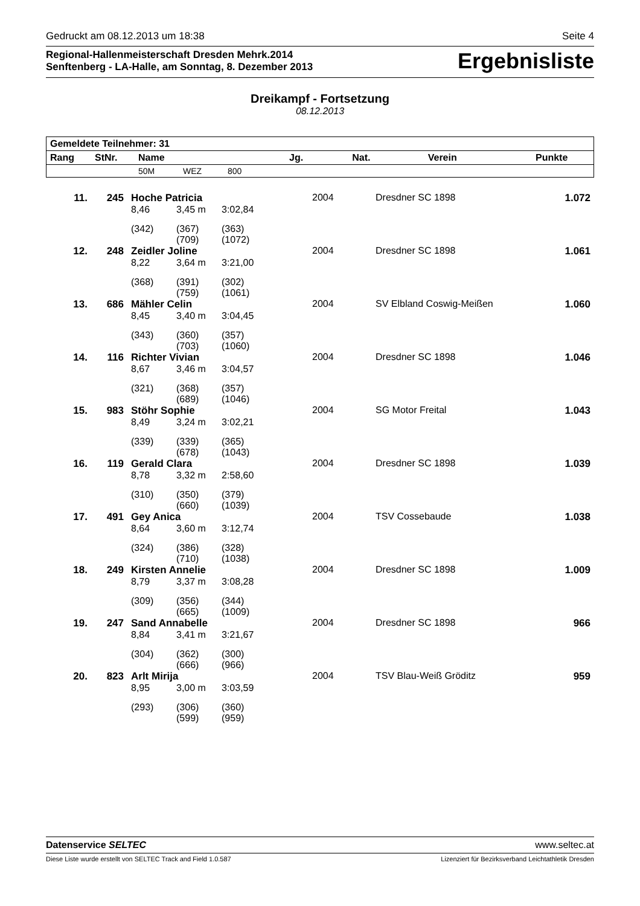Gedruckt am 08.12.2013 um 18:38 Seite 4
Regional-Hallenmeisterschaft Dresden Mehrk.2014
Senftenberg - LA-Halle, am Sonntag, 8. Dezember 2013
Ergebnisliste
Dreikampf - Fortsetzung
08.12.2013
| Gemeldete Teilnehmer: 31 | | | | | | | | |
| --- | --- | --- | --- | --- | --- | --- | --- | --- |
| Rang | StNr. | Name | | | Jg. | Nat. | Verein | Punkte |
| | | 50M | WEZ | 800 | | | | |
| 11. | 245 | Hoche Patricia | | | 2004 | | Dresdner SC 1898 | 1.072 |
| | | 8,46 | 3,45 m | 3:02,84 | | | | |
| | | (342) | (367) (709) | (363) (1072) | | | | |
| 12. | 248 | Zeidler Joline | | | 2004 | | Dresdner SC 1898 | 1.061 |
| | | 8,22 | 3,64 m | 3:21,00 | | | | |
| | | (368) | (391) (759) | (302) (1061) | | | | |
| 13. | 686 | Mähler Celin | | | 2004 | | SV Elbland Coswig-Meißen | 1.060 |
| | | 8,45 | 3,40 m | 3:04,45 | | | | |
| | | (343) | (360) (703) | (357) (1060) | | | | |
| 14. | 116 | Richter Vivian | | | 2004 | | Dresdner SC 1898 | 1.046 |
| | | 8,67 | 3,46 m | 3:04,57 | | | | |
| | | (321) | (368) (689) | (357) (1046) | | | | |
| 15. | 983 | Stöhr Sophie | | | 2004 | | SG Motor Freital | 1.043 |
| | | 8,49 | 3,24 m | 3:02,21 | | | | |
| | | (339) | (339) (678) | (365) (1043) | | | | |
| 16. | 119 | Gerald Clara | | | 2004 | | Dresdner SC 1898 | 1.039 |
| | | 8,78 | 3,32 m | 2:58,60 | | | | |
| | | (310) | (350) (660) | (379) (1039) | | | | |
| 17. | 491 | Gey Anica | | | 2004 | | TSV Cossebaude | 1.038 |
| | | 8,64 | 3,60 m | 3:12,74 | | | | |
| | | (324) | (386) (710) | (328) (1038) | | | | |
| 18. | 249 | Kirsten Annelie | | | 2004 | | Dresdner SC 1898 | 1.009 |
| | | 8,79 | 3,37 m | 3:08,28 | | | | |
| | | (309) | (356) (665) | (344) (1009) | | | | |
| 19. | 247 | Sand Annabelle | | | 2004 | | Dresdner SC 1898 | 966 |
| | | 8,84 | 3,41 m | 3:21,67 | | | | |
| | | (304) | (362) (666) | (300) (966) | | | | |
| 20. | 823 | Arlt Mirija | | | 2004 | | TSV Blau-Weiß Gröditz | 959 |
| | | 8,95 | 3,00 m | 3:03,59 | | | | |
| | | (293) | (306) (599) | (360) (959) | | | | |
Datenservice SELTEC www.seltec.at
Diese Liste wurde erstellt von SELTEC Track and Field 1.0.587 Lizenziert für Bezirksverband Leichtathletik Dresden